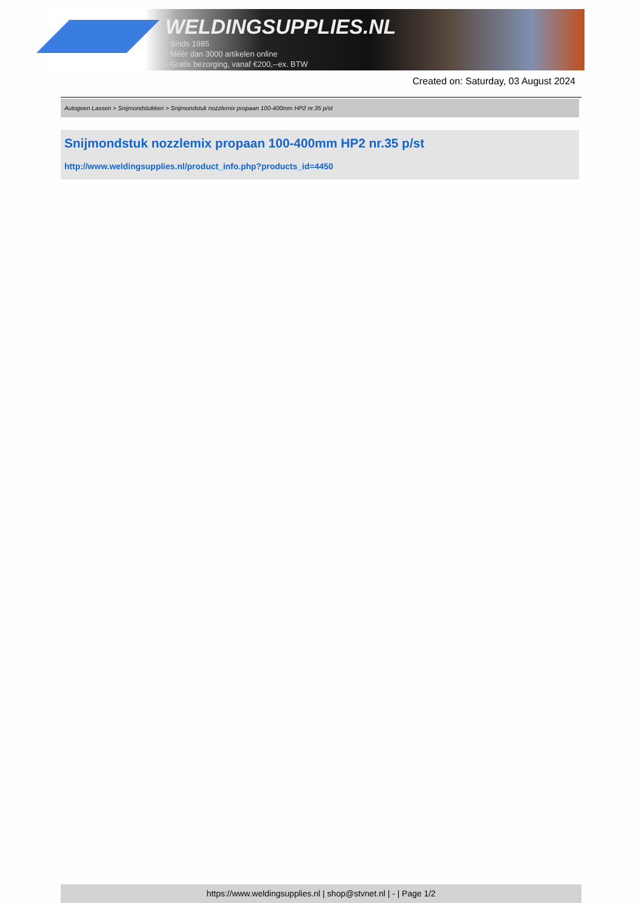WELDINGSUPPLIES.NL
- Sinds 1985
- Méér dan 3000 artikelen online
- Gratis bezorging, vanaf €200,--ex. BTW
Created on: Saturday, 03 August 2024
Autogeen Lassen > Snijmondstukken > Snijmondstuk nozzlemix propaan 100-400mm HP2 nr.35 p/st
Snijmondstuk nozzlemix propaan 100-400mm HP2 nr.35 p/st
http://www.weldingsupplies.nl/product_info.php?products_id=4450
https://www.weldingsupplies.nl | shop@stvnet.nl | - | Page 1/2